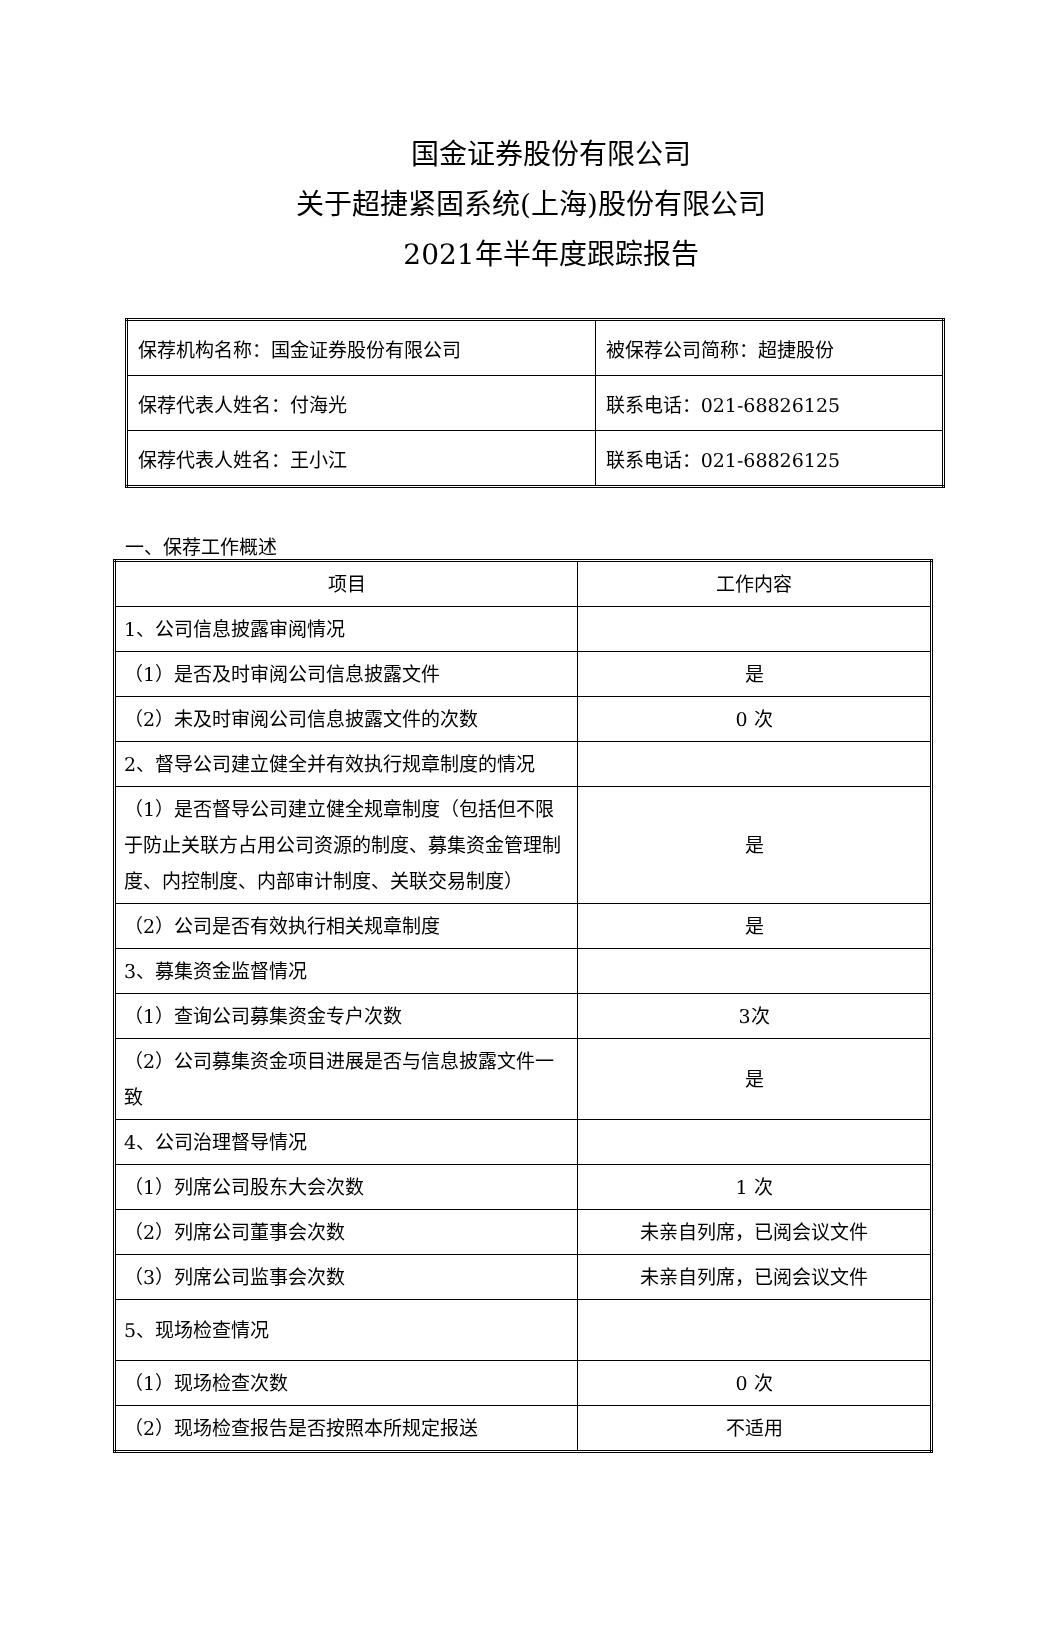国金证券股份有限公司
关于超捷紧固系统(上海)股份有限公司
2021年半年度跟踪报告
| 保荐机构名称：国金证券股份有限公司 | 被保荐公司简称：超捷股份 |
| 保荐代表人姓名：付海光 | 联系电话：021-68826125 |
| 保荐代表人姓名：王小江 | 联系电话：021-68826125 |
一、保荐工作概述
| 项目 | 工作内容 |
| --- | --- |
| 1、公司信息披露审阅情况 | |
| （1）是否及时审阅公司信息披露文件 | 是 |
| （2）未及时审阅公司信息披露文件的次数 | 0 次 |
| 2、督导公司建立健全并有效执行规章制度的情况 | |
| （1）是否督导公司建立健全规章制度（包括但不限于防止关联方占用公司资源的制度、募集资金管理制度、内控制度、内部审计制度、关联交易制度） | 是 |
| （2）公司是否有效执行相关规章制度 | 是 |
| 3、募集资金监督情况 | |
| （1）查询公司募集资金专户次数 | 3次 |
| （2）公司募集资金项目进展是否与信息披露文件一致 | 是 |
| 4、公司治理督导情况 | |
| （1）列席公司股东大会次数 | 1 次 |
| （2）列席公司董事会次数 | 未亲自列席，已阅会议文件 |
| （3）列席公司监事会次数 | 未亲自列席，已阅会议文件 |
| 5、现场检查情况 | |
| （1）现场检查次数 | 0 次 |
| （2）现场检查报告是否按照本所规定报送 | 不适用 |